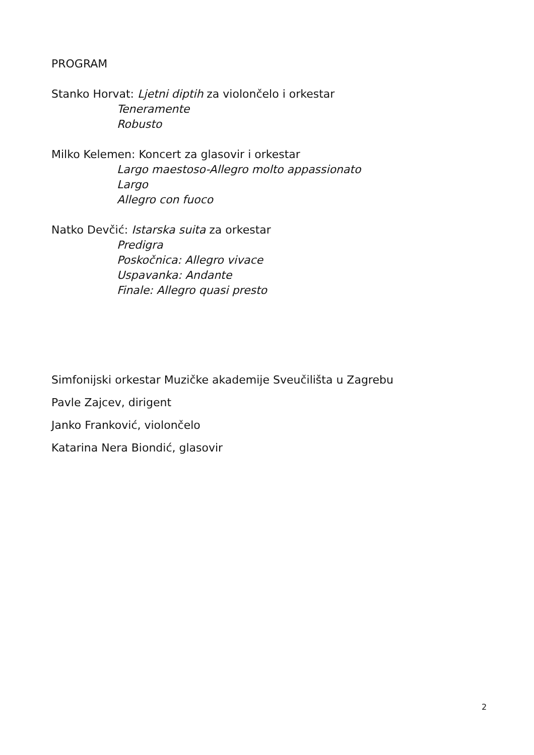PROGRAM
Stanko Horvat: Ljetni diptih za violončelo i orkestar
Teneramente
Robusto
Milko Kelemen: Koncert za glasovir i orkestar
Largo maestoso-Allegro molto appassionato
Largo
Allegro con fuoco
Natko Devčić: Istarska suita za orkestar
Predigra
Poskočnica: Allegro vivace
Uspavanka: Andante
Finale: Allegro quasi presto
Simfonijski orkestar Muzičke akademije Sveučilišta u Zagrebu
Pavle Zajcev, dirigent
Janko Franković, violončelo
Katarina Nera Biondić, glasovir
2